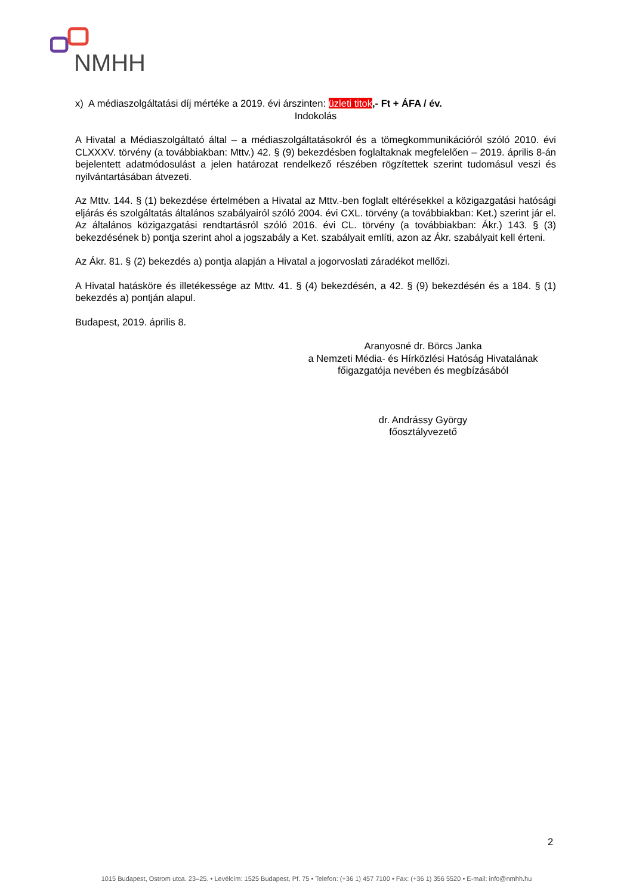NMHH
x) A médiaszolgáltatási díj mértéke a 2019. évi árszinten: üzleti titok,- Ft + ÁFA / év.
Indokolás
A Hivatal a Médiaszolgáltató által – a médiaszolgáltatásokról és a tömegkommunikációról szóló 2010. évi CLXXXV. törvény (a továbbiakban: Mttv.) 42. § (9) bekezdésben foglaltaknak megfelelően – 2019. április 8-án bejelentett adatmódosulást a jelen határozat rendelkező részében rögzítettek szerint tudomásul veszi és nyilvántartásában átvezeti.
Az Mttv. 144. § (1) bekezdése értelmében a Hivatal az Mttv.-ben foglalt eltérésekkel a közigazgatási hatósági eljárás és szolgáltatás általános szabályairól szóló 2004. évi CXL. törvény (a továbbiakban: Ket.) szerint jár el. Az általános közigazgatási rendtartásról szóló 2016. évi CL. törvény (a továbbiakban: Ákr.) 143. § (3) bekezdésének b) pontja szerint ahol a jogszabály a Ket. szabályait említi, azon az Ákr. szabályait kell érteni.
Az Ákr. 81. § (2) bekezdés a) pontja alapján a Hivatal a jogorvoslati záradékot mellőzi.
A Hivatal hatásköre és illetékessége az Mttv. 41. § (4) bekezdésén, a 42. § (9) bekezdésén és a 184. § (1) bekezdés a) pontján alapul.
Budapest, 2019. április 8.
Aranyosné dr. Börcs Janka
a Nemzeti Média- és Hírközlési Hatóság Hivatalának
főigazgatója nevében és megbízásából
dr. Andrássy György
főosztályvezető
2
1015 Budapest, Ostrom utca. 23–25. • Levélcím: 1525 Budapest, Pf. 75 • Telefon: (+36 1) 457 7100 • Fax: (+36 1) 356 5520 • E-mail: info@nmhh.hu